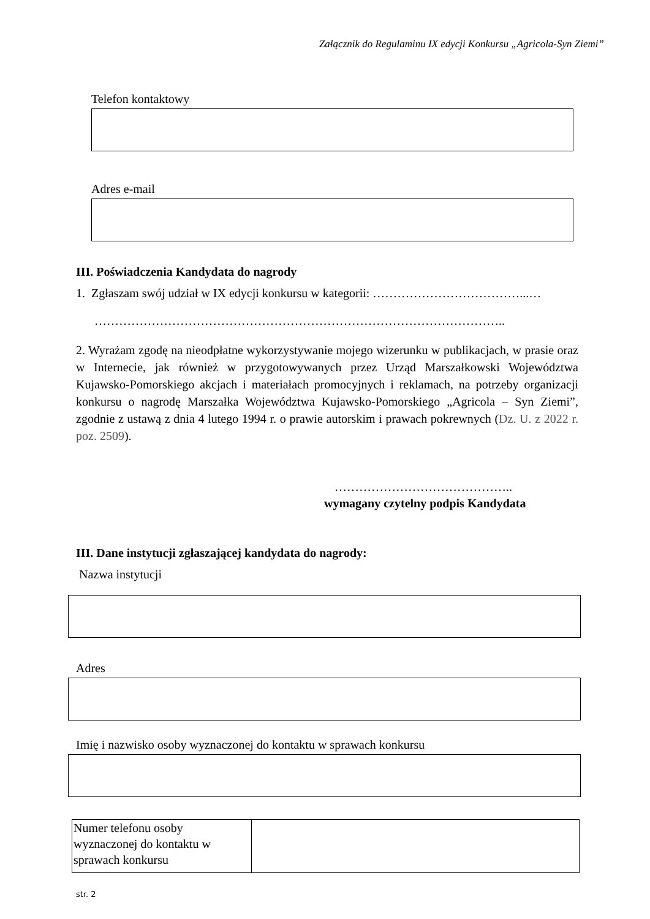Załącznik do Regulaminu IX edycji Konkursu „Agricola-Syn Ziemi”
Telefon kontaktowy
Adres e-mail
III. Poświadczenia Kandydata do nagrody
1. Zgłaszam swój udział w IX edycji konkursu w kategorii: ………………………………...…
………………………………………………………………………………………..
2. Wyrażam zgodę na nieodpłatne wykorzystywanie mojego wizerunku w publikacjach, w prasie oraz w Internecie, jak również w przygotowywanych przez Urząd Marszałkowski Województwa Kujawsko-Pomorskiego akcjach i materiałach promocyjnych i reklamach, na potrzeby organizacji konkursu o nagrodę Marszałka Województwa Kujawsko-Pomorskiego „Agricola – Syn Ziemi”, zgodnie z ustawą z dnia 4 lutego 1994 r. o prawie autorskim i prawach pokrewnych (Dz. U. z 2022 r. poz. 2509).
……………………………………..
wymagany czytelny podpis Kandydata
III. Dane instytucji zgłaszającej kandydata do nagrody:
Nazwa instytucji
Adres
Imię i nazwisko osoby wyznaczonej do kontaktu w sprawach konkursu
| Numer telefonu osoby wyznaczonej do kontaktu w sprawach konkursu | |
str. 2